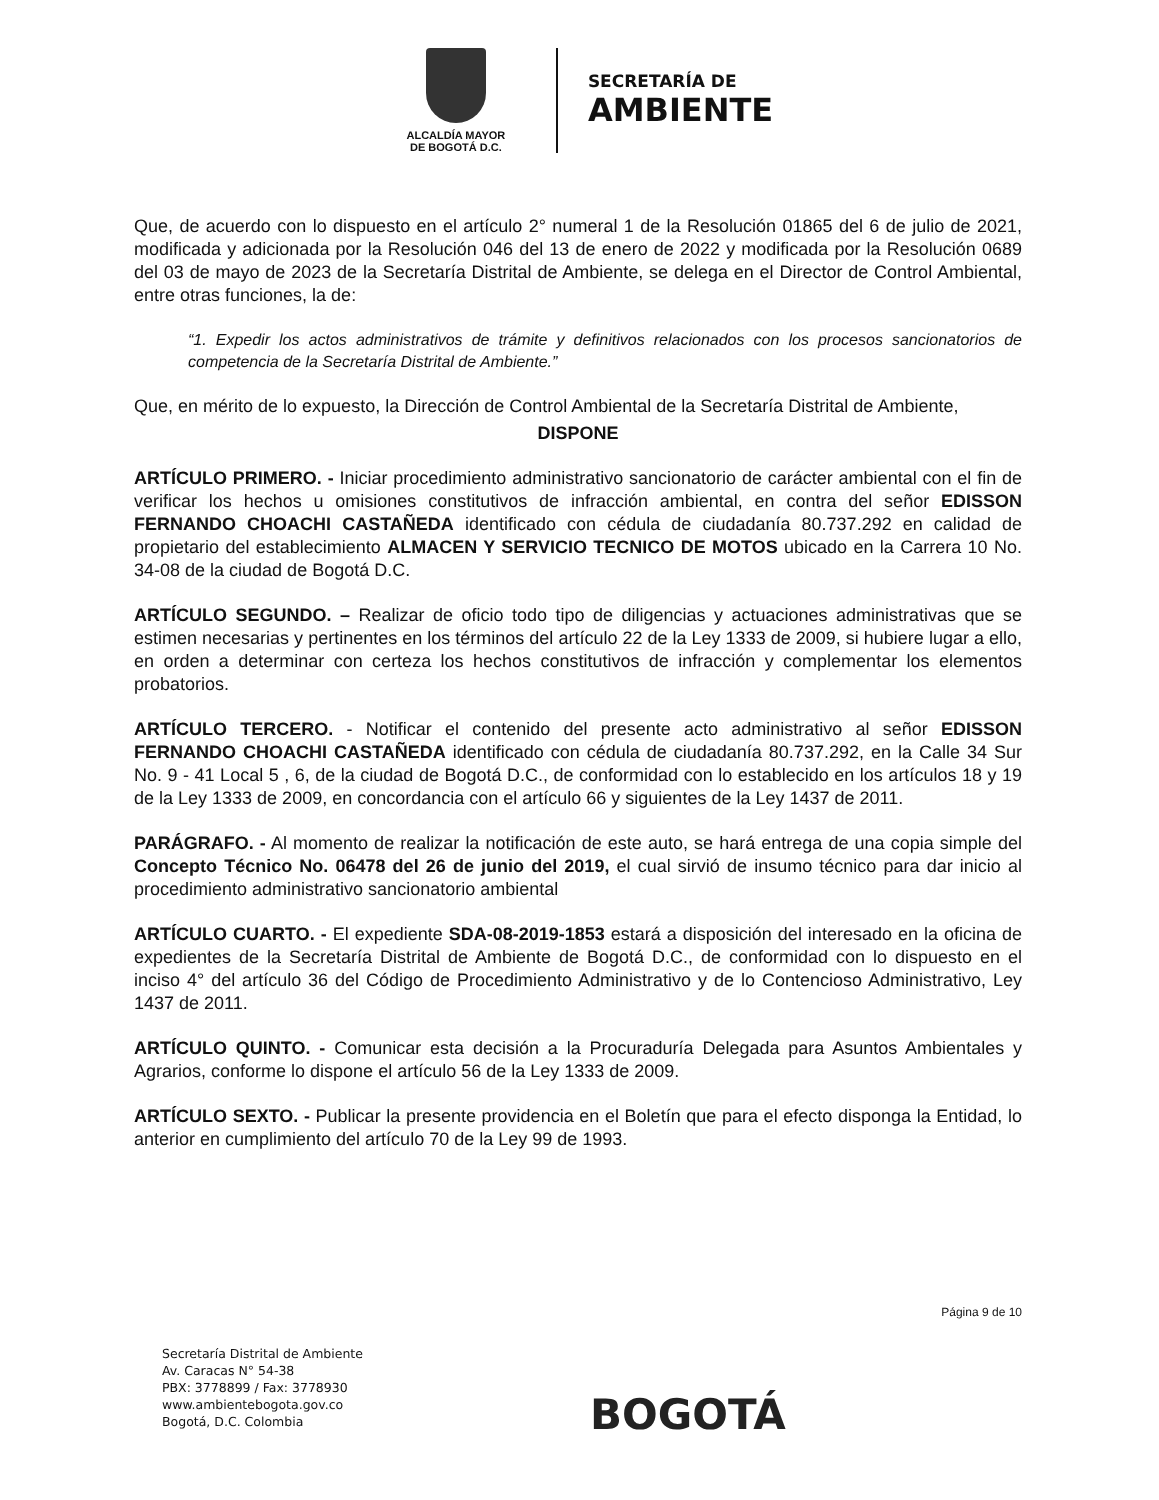ALCALDÍA MAYOR
DE BOGOTÁ D.C.
SECRETARÍA DE
AMBIENTE
Que, de acuerdo con lo dispuesto en el artículo 2° numeral 1 de la Resolución 01865 del 6 de julio de 2021, modificada y adicionada por la Resolución 046 del 13 de enero de 2022 y modificada por la Resolución 0689 del 03 de mayo de 2023 de la Secretaría Distrital de Ambiente, se delega en el Director de Control Ambiental, entre otras funciones, la de:
“1. Expedir los actos administrativos de trámite y definitivos relacionados con los procesos sancionatorios de competencia de la Secretaría Distrital de Ambiente.”
Que, en mérito de lo expuesto, la Dirección de Control Ambiental de la Secretaría Distrital de Ambiente,
DISPONE
ARTÍCULO PRIMERO. - Iniciar procedimiento administrativo sancionatorio de carácter ambiental con el fin de verificar los hechos u omisiones constitutivos de infracción ambiental, en contra del señor EDISSON FERNANDO CHOACHI CASTAÑEDA identificado con cédula de ciudadanía 80.737.292 en calidad de propietario del establecimiento ALMACEN Y SERVICIO TECNICO DE MOTOS ubicado en la Carrera 10 No. 34-08 de la ciudad de Bogotá D.C.
ARTÍCULO SEGUNDO. – Realizar de oficio todo tipo de diligencias y actuaciones administrativas que se estimen necesarias y pertinentes en los términos del artículo 22 de la Ley 1333 de 2009, si hubiere lugar a ello, en orden a determinar con certeza los hechos constitutivos de infracción y complementar los elementos probatorios.
ARTÍCULO TERCERO. - Notificar el contenido del presente acto administrativo al señor EDISSON FERNANDO CHOACHI CASTAÑEDA identificado con cédula de ciudadanía 80.737.292, en la Calle 34 Sur No. 9 - 41 Local 5 , 6, de la ciudad de Bogotá D.C., de conformidad con lo establecido en los artículos 18 y 19 de la Ley 1333 de 2009, en concordancia con el artículo 66 y siguientes de la Ley 1437 de 2011.
PARÁGRAFO. - Al momento de realizar la notificación de este auto, se hará entrega de una copia simple del Concepto Técnico No. 06478 del 26 de junio del 2019, el cual sirvió de insumo técnico para dar inicio al procedimiento administrativo sancionatorio ambiental
ARTÍCULO CUARTO. - El expediente SDA-08-2019-1853 estará a disposición del interesado en la oficina de expedientes de la Secretaría Distrital de Ambiente de Bogotá D.C., de conformidad con lo dispuesto en el inciso 4° del artículo 36 del Código de Procedimiento Administrativo y de lo Contencioso Administrativo, Ley 1437 de 2011.
ARTÍCULO QUINTO. - Comunicar esta decisión a la Procuraduría Delegada para Asuntos Ambientales y Agrarios, conforme lo dispone el artículo 56 de la Ley 1333 de 2009.
ARTÍCULO SEXTO. - Publicar la presente providencia en el Boletín que para el efecto disponga la Entidad, lo anterior en cumplimiento del artículo 70 de la Ley 99 de 1993.
Página 9 de 10
Secretaría Distrital de Ambiente
Av. Caracas N° 54-38
PBX: 3778899 / Fax: 3778930
www.ambientebogota.gov.co
Bogotá, D.C. Colombia
BOGOTÁ